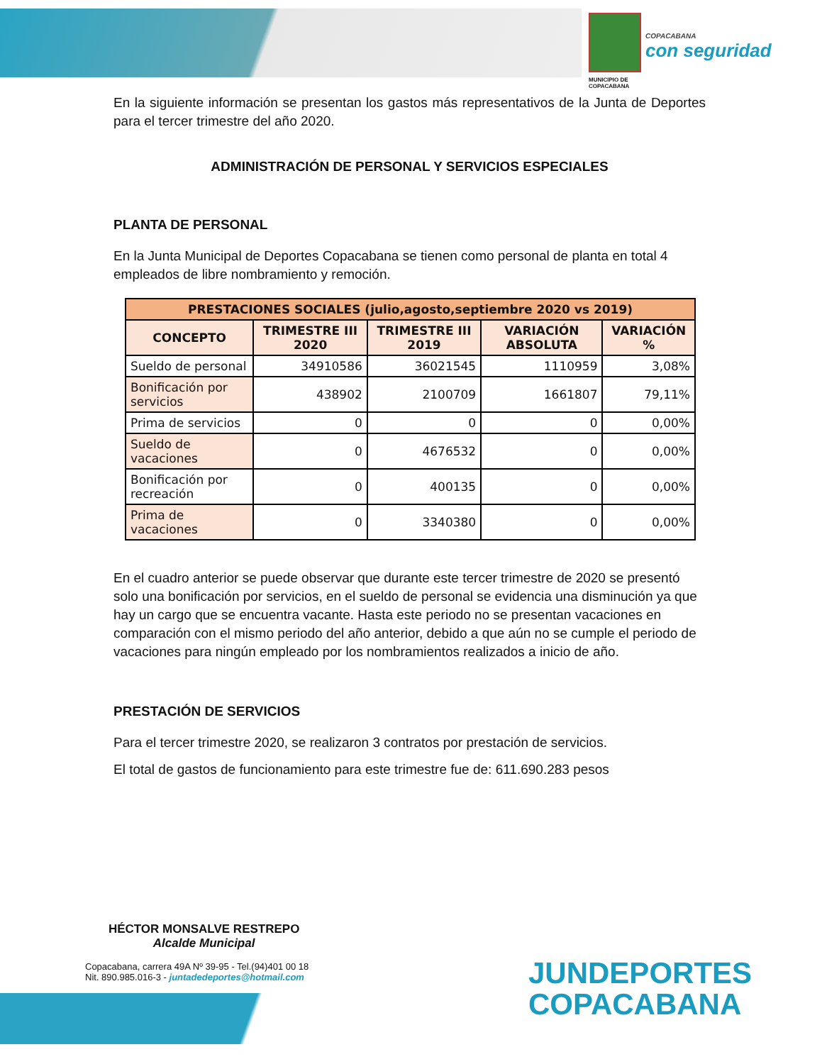COPACABANA
con seguridad
MUNICIPIO DE
COPACABANA
En la siguiente información se presentan los gastos más representativos de la Junta de Deportes para el tercer trimestre del año 2020.
ADMINISTRACIÓN DE PERSONAL Y SERVICIOS ESPECIALES
PLANTA DE PERSONAL
En la Junta Municipal de Deportes Copacabana se tienen como personal de planta en total 4 empleados de libre nombramiento y remoción.
| PRESTACIONES SOCIALES (julio,agosto,septiembre 2020 vs 2019) | | | | |
| --- | --- | --- | --- | --- |
| CONCEPTO | TRIMESTRE III 2020 | TRIMESTRE III 2019 | VARIACIÓN ABSOLUTA | VARIACIÓN % |
| Sueldo de personal | 34910586 | 36021545 | 1110959 | 3,08% |
| Bonificación por servicios | 438902 | 2100709 | 1661807 | 79,11% |
| Prima de servicios | 0 | 0 | 0 | 0,00% |
| Sueldo de vacaciones | 0 | 4676532 | 0 | 0,00% |
| Bonificación por recreación | 0 | 400135 | 0 | 0,00% |
| Prima de vacaciones | 0 | 3340380 | 0 | 0,00% |
En el cuadro anterior se puede observar que durante este tercer trimestre de 2020 se presentó solo una bonificación por servicios, en el sueldo de personal se evidencia una disminución ya que hay un cargo que se encuentra vacante. Hasta este periodo no se presentan vacaciones en comparación con el mismo periodo del año anterior, debido a que aún no se cumple el periodo de vacaciones para ningún empleado por los nombramientos realizados a inicio de año.
PRESTACIÓN DE SERVICIOS
Para el tercer trimestre 2020, se realizaron 3 contratos por prestación de servicios.
El total de gastos de funcionamiento para este trimestre fue de: 611.690.283 pesos
HÉCTOR MONSALVE RESTREPO
Alcalde Municipal
Copacabana, carrera 49A Nº 39-95 - Tel.(94)401 00 18
Nit. 890.985.016-3 - juntadedeportes@hotmail.com
JUNDEPORTES
COPACABANA